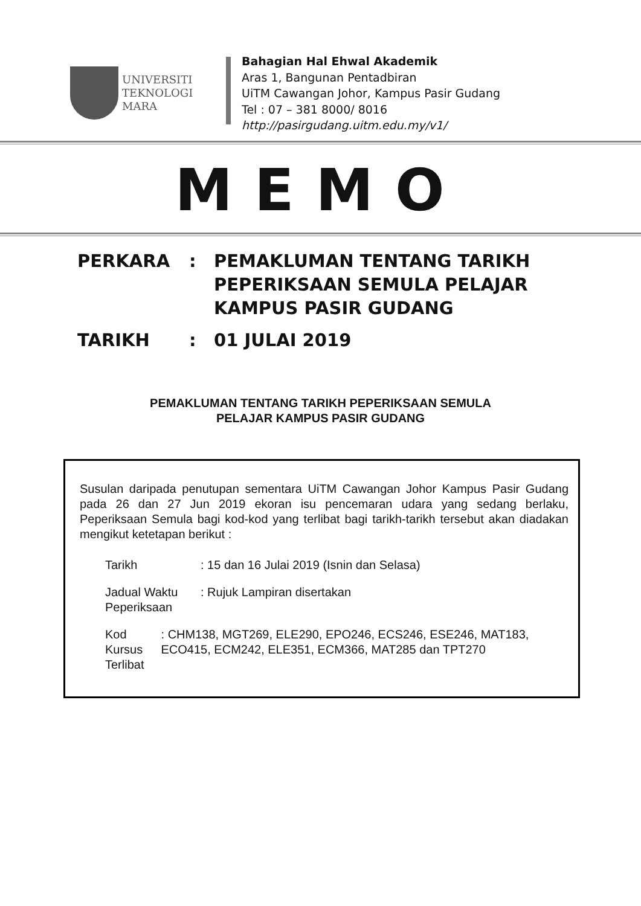UNIVERSITI
TEKNOLOGI
MARA
Bahagian Hal Ehwal Akademik
Aras 1, Bangunan Pentadbiran
UiTM Cawangan Johor, Kampus Pasir Gudang
Tel : 07 – 381 8000/ 8016
http://pasirgudang.uitm.edu.my/v1/
MEMO
PERKARA : PEMAKLUMAN TENTANG TARIKH
PEPERIKSAAN SEMULA PELAJAR
KAMPUS PASIR GUDANG
TARIKH : 01 JULAI 2019
PEMAKLUMAN TENTANG TARIKH PEPERIKSAAN SEMULA
PELAJAR KAMPUS PASIR GUDANG
Susulan daripada penutupan sementara UiTM Cawangan Johor Kampus Pasir Gudang pada 26 dan 27 Jun 2019 ekoran isu pencemaran udara yang sedang berlaku, Peperiksaan Semula bagi kod-kod yang terlibat bagi tarikh-tarikh tersebut akan diadakan mengikut ketetapan berikut :
Tarikh : 15 dan 16 Julai 2019 (Isnin dan Selasa)
Jadual Waktu Peperiksaan
: Rujuk Lampiran disertakan
Kod Kursus Terlibat
: CHM138, MGT269, ELE290, EPO246, ECS246, ESE246, MAT183, ECO415, ECM242, ELE351, ECM366, MAT285 dan TPT270